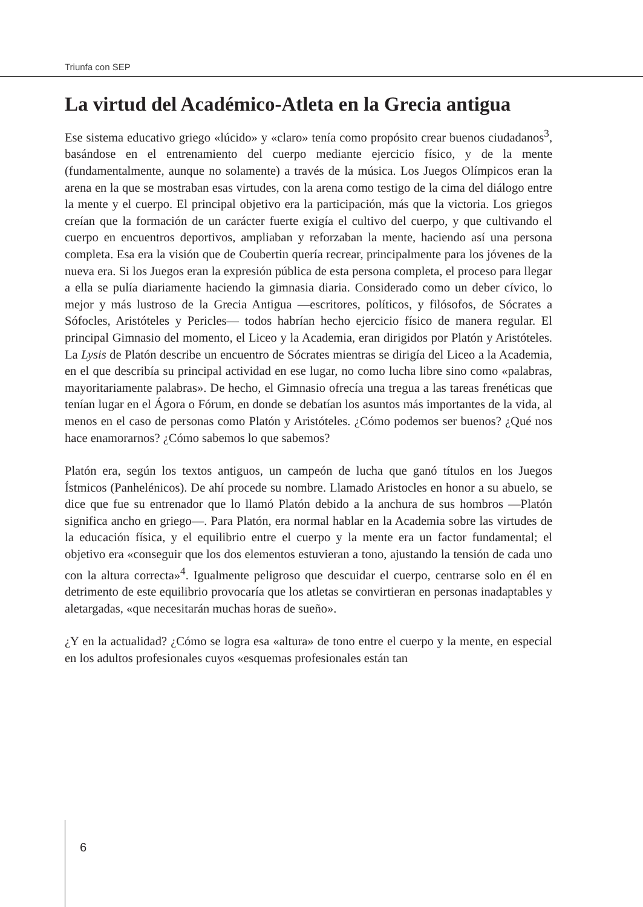Triunfa con SEP
La virtud del Académico-Atleta en la Grecia antigua
Ese sistema educativo griego «lúcido» y «claro» tenía como propósito crear buenos ciudadanos<sup>3</sup>, basándose en el entrenamiento del cuerpo mediante ejercicio físico, y de la mente (fundamentalmente, aunque no solamente) a través de la música. Los Juegos Olímpicos eran la arena en la que se mostraban esas virtudes, con la arena como testigo de la cima del diálogo entre la mente y el cuerpo. El principal objetivo era la participación, más que la victoria. Los griegos creían que la formación de un carácter fuerte exigía el cultivo del cuerpo, y que cultivando el cuerpo en encuentros deportivos, ampliaban y reforzaban la mente, haciendo así una persona completa. Esa era la visión que de Coubertin quería recrear, principalmente para los jóvenes de la nueva era. Si los Juegos eran la expresión pública de esta persona completa, el proceso para llegar a ella se pulía diariamente haciendo la gimnasia diaria. Considerado como un deber cívico, lo mejor y más lustroso de la Grecia Antigua —escritores, políticos, y filósofos, de Sócrates a Sófocles, Aristóteles y Pericles— todos habrían hecho ejercicio físico de manera regular. El principal Gimnasio del momento, el Liceo y la Academia, eran dirigidos por Platón y Aristóteles. La Lysis de Platón describe un encuentro de Sócrates mientras se dirigía del Liceo a la Academia, en el que describía su principal actividad en ese lugar, no como lucha libre sino como «palabras, mayoritariamente palabras». De hecho, el Gimnasio ofrecía una tregua a las tareas frenéticas que tenían lugar en el Ágora o Fórum, en donde se debatían los asuntos más importantes de la vida, al menos en el caso de personas como Platón y Aristóteles. ¿Cómo podemos ser buenos? ¿Qué nos hace enamorarnos? ¿Cómo sabemos lo que sabemos?
Platón era, según los textos antiguos, un campeón de lucha que ganó títulos en los Juegos Ístmicos (Panhelénicos). De ahí procede su nombre. Llamado Aristocles en honor a su abuelo, se dice que fue su entrenador que lo llamó Platón debido a la anchura de sus hombros —Platón significa ancho en griego—. Para Platón, era normal hablar en la Academia sobre las virtudes de la educación física, y el equilibrio entre el cuerpo y la mente era un factor fundamental; el objetivo era «conseguir que los dos elementos estuvieran a tono, ajustando la tensión de cada uno con la altura correcta»<sup>4</sup>. Igualmente peligroso que descuidar el cuerpo, centrarse solo en él en detrimento de este equilibrio provocaría que los atletas se convirtieran en personas inadaptables y aletargadas, «que necesitarán muchas horas de sueño».
¿Y en la actualidad? ¿Cómo se logra esa «altura» de tono entre el cuerpo y la mente, en especial en los adultos profesionales cuyos «esquemas profesionales están tan
6